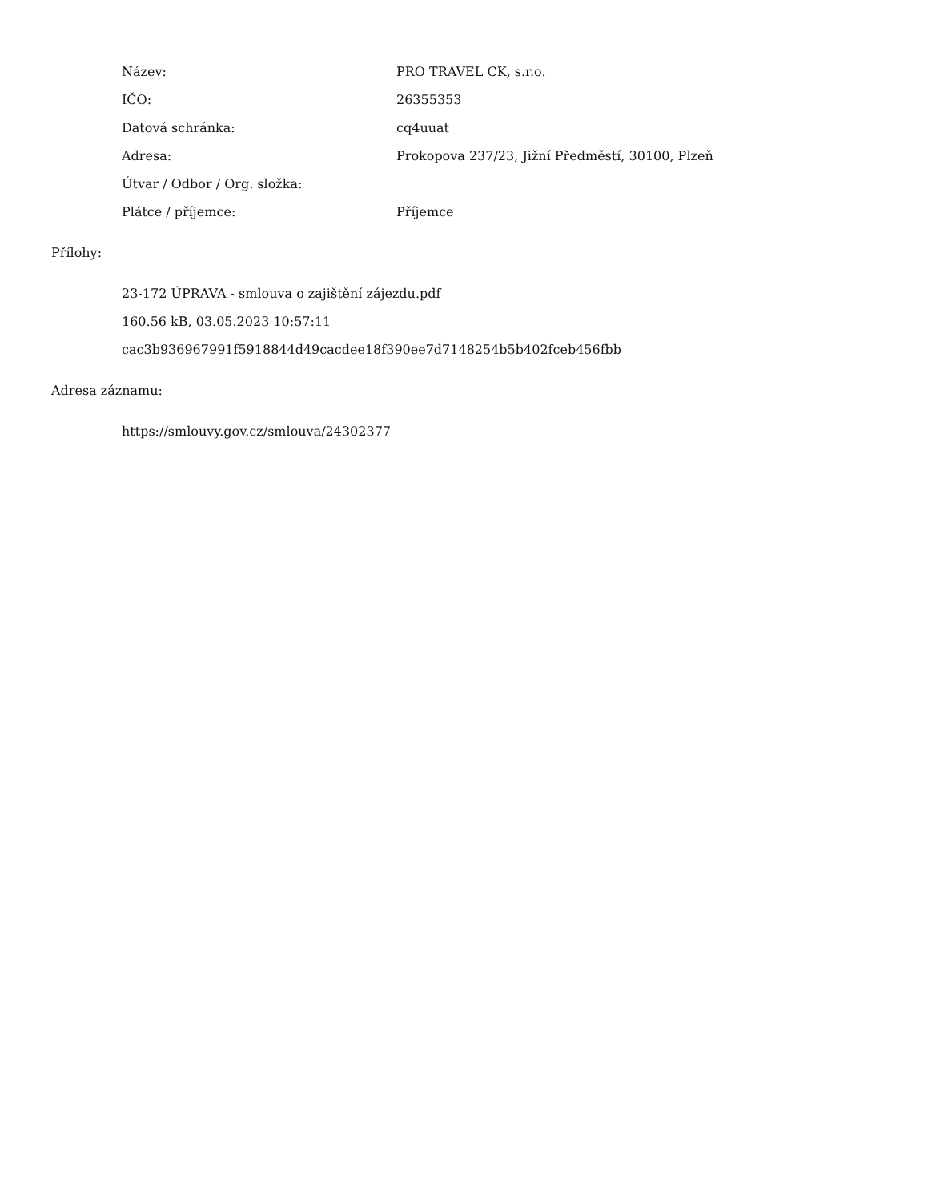| Název: | PRO TRAVEL CK, s.r.o. |
| IČO: | 26355353 |
| Datová schránka: | cq4uuat |
| Adresa: | Prokopova 237/23, Jižní Předměstí, 30100, Plzeň |
| Útvar / Odbor / Org. složka: | |
| Plátce / příjemce: | Příjemce |
Přílohy:
23-172 ÚPRAVA - smlouva o zajištění zájezdu.pdf
160.56 kB, 03.05.2023 10:57:11
cac3b936967991f5918844d49cacdee18f390ee7d7148254b5b402fceb456fbb
Adresa záznamu:
https://smlouvy.gov.cz/smlouva/24302377